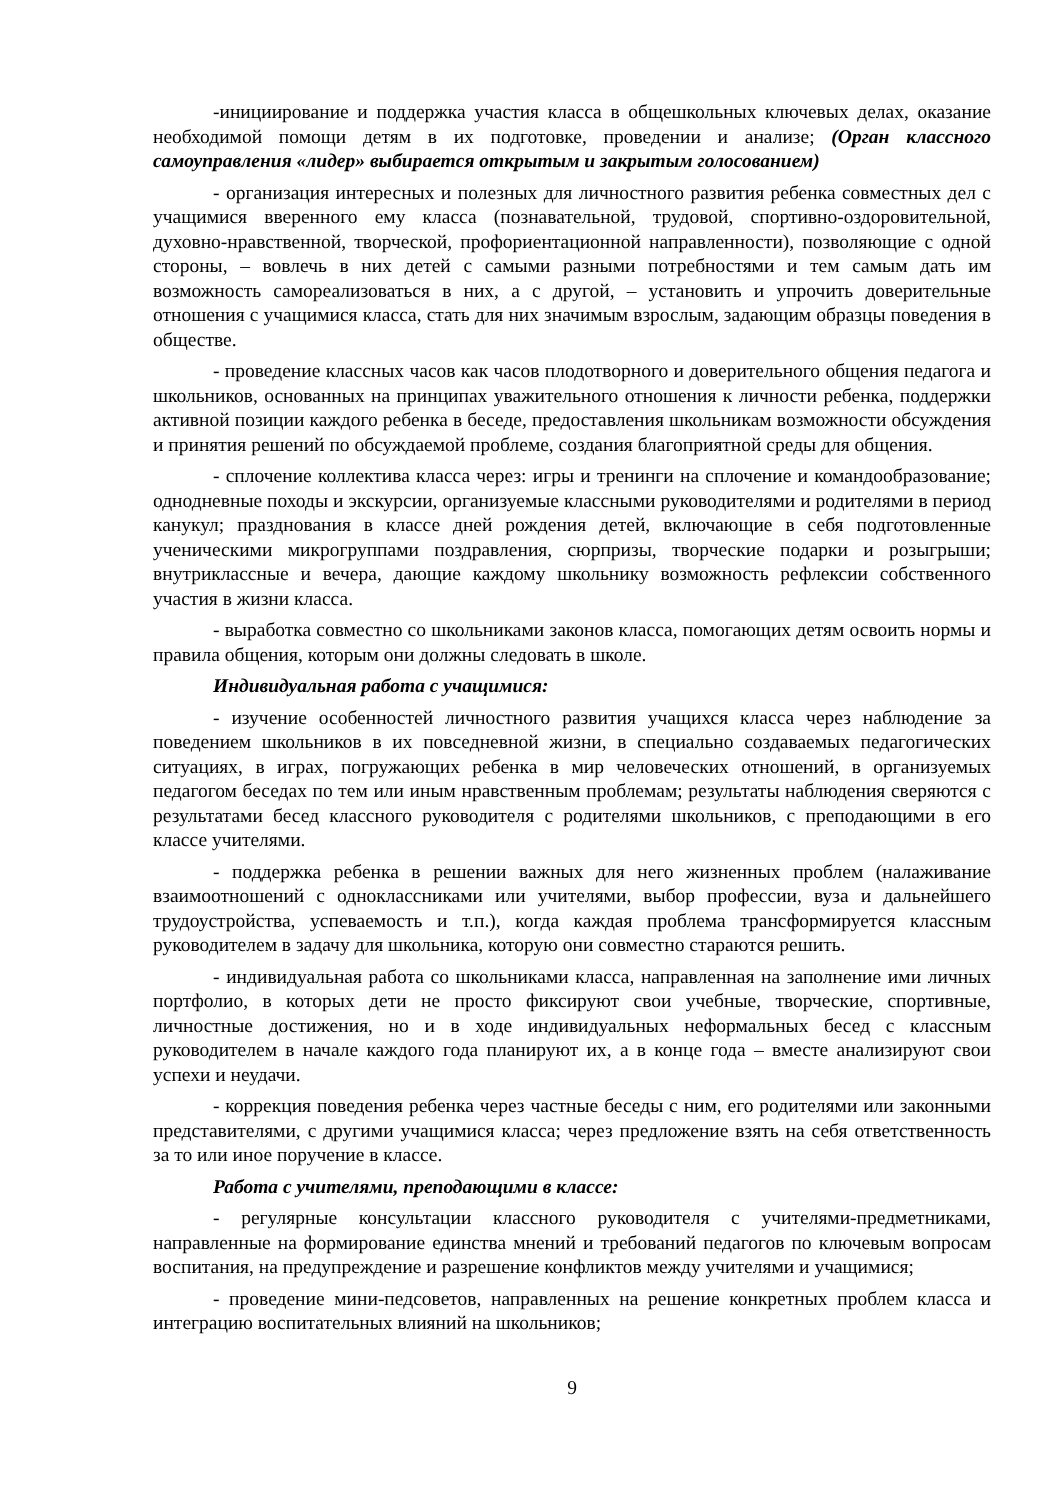-инициирование и поддержка участия класса в общешкольных ключевых делах, оказание необходимой помощи детям в их подготовке, проведении и анализе; (Орган классного самоуправления «лидер» выбирается открытым и закрытым голосованием)
- организация интересных и полезных для личностного развития ребенка совместных дел с учащимися вверенного ему класса (познавательной, трудовой, спортивно-оздоровительной, духовно-нравственной, творческой, профориентационной направленности), позволяющие с одной стороны, – вовлечь в них детей с самыми разными потребностями и тем самым дать им возможность самореализоваться в них, а с другой, – установить и упрочить доверительные отношения с учащимися класса, стать для них значимым взрослым, задающим образцы поведения в обществе.
- проведение классных часов как часов плодотворного и доверительного общения педагога и школьников, основанных на принципах уважительного отношения к личности ребенка, поддержки активной позиции каждого ребенка в беседе, предоставления школьникам возможности обсуждения и принятия решений по обсуждаемой проблеме, создания благоприятной среды для общения.
- сплочение коллектива класса через: игры и тренинги на сплочение и командообразование; однодневные походы и экскурсии, организуемые классными руководителями и родителями в период канукул; празднования в классе дней рождения детей, включающие в себя подготовленные ученическими микрогруппами поздравления, сюрпризы, творческие подарки и розыгрыши; внутриклассные и вечера, дающие каждому школьнику возможность рефлексии собственного участия в жизни класса.
- выработка совместно со школьниками законов класса, помогающих детям освоить нормы и правила общения, которым они должны следовать в школе.
Индивидуальная работа с учащимися:
- изучение особенностей личностного развития учащихся класса через наблюдение за поведением школьников в их повседневной жизни, в специально создаваемых педагогических ситуациях, в играх, погружающих ребенка в мир человеческих отношений, в организуемых педагогом беседах по тем или иным нравственным проблемам; результаты наблюдения сверяются с результатами бесед классного руководителя с родителями школьников, с преподающими в его классе учителями.
- поддержка ребенка в решении важных для него жизненных проблем (налаживание взаимоотношений с одноклассниками или учителями, выбор профессии, вуза и дальнейшего трудоустройства, успеваемость и т.п.), когда каждая проблема трансформируется классным руководителем в задачу для школьника, которую они совместно стараются решить.
- индивидуальная работа со школьниками класса, направленная на заполнение ими личных портфолио, в которых дети не просто фиксируют свои учебные, творческие, спортивные, личностные достижения, но и в ходе индивидуальных неформальных бесед с классным руководителем в начале каждого года планируют их, а в конце года – вместе анализируют свои успехи и неудачи.
- коррекция поведения ребенка через частные беседы с ним, его родителями или законными представителями, с другими учащимися класса; через предложение взять на себя ответственность за то или иное поручение в классе.
Работа с учителями, преподающими в классе:
- регулярные консультации классного руководителя с учителями-предметниками, направленные на формирование единства мнений и требований педагогов по ключевым вопросам воспитания, на предупреждение и разрешение конфликтов между учителями и учащимися;
- проведение мини-педсоветов, направленных на решение конкретных проблем класса и интеграцию воспитательных влияний на школьников;
9